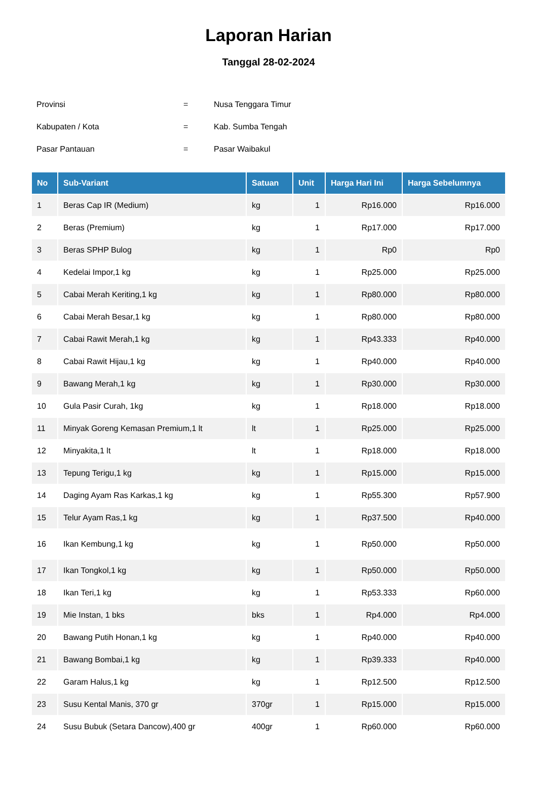Laporan Harian
Tanggal 28-02-2024
| Provinsi | = | Nusa Tenggara Timur |
| Kabupaten / Kota | = | Kab. Sumba Tengah |
| Pasar Pantauan | = | Pasar Waibakul |
| No | Sub-Variant | Satuan | Unit | Harga Hari Ini | Harga Sebelumnya |
| --- | --- | --- | --- | --- | --- |
| 1 | Beras Cap IR (Medium) | kg | 1 | Rp16.000 | Rp16.000 |
| 2 | Beras (Premium) | kg | 1 | Rp17.000 | Rp17.000 |
| 3 | Beras SPHP Bulog | kg | 1 | Rp0 | Rp0 |
| 4 | Kedelai Impor,1 kg | kg | 1 | Rp25.000 | Rp25.000 |
| 5 | Cabai Merah Keriting,1 kg | kg | 1 | Rp80.000 | Rp80.000 |
| 6 | Cabai Merah Besar,1 kg | kg | 1 | Rp80.000 | Rp80.000 |
| 7 | Cabai Rawit Merah,1 kg | kg | 1 | Rp43.333 | Rp40.000 |
| 8 | Cabai Rawit Hijau,1 kg | kg | 1 | Rp40.000 | Rp40.000 |
| 9 | Bawang Merah,1 kg | kg | 1 | Rp30.000 | Rp30.000 |
| 10 | Gula Pasir Curah, 1kg | kg | 1 | Rp18.000 | Rp18.000 |
| 11 | Minyak Goreng Kemasan Premium,1 lt | lt | 1 | Rp25.000 | Rp25.000 |
| 12 | Minyakita,1 lt | lt | 1 | Rp18.000 | Rp18.000 |
| 13 | Tepung Terigu,1 kg | kg | 1 | Rp15.000 | Rp15.000 |
| 14 | Daging Ayam Ras Karkas,1 kg | kg | 1 | Rp55.300 | Rp57.900 |
| 15 | Telur Ayam Ras,1 kg | kg | 1 | Rp37.500 | Rp40.000 |
| 16 | Ikan Kembung,1 kg | kg | 1 | Rp50.000 | Rp50.000 |
| 17 | Ikan Tongkol,1 kg | kg | 1 | Rp50.000 | Rp50.000 |
| 18 | Ikan Teri,1 kg | kg | 1 | Rp53.333 | Rp60.000 |
| 19 | Mie Instan, 1 bks | bks | 1 | Rp4.000 | Rp4.000 |
| 20 | Bawang Putih Honan,1 kg | kg | 1 | Rp40.000 | Rp40.000 |
| 21 | Bawang Bombai,1 kg | kg | 1 | Rp39.333 | Rp40.000 |
| 22 | Garam Halus,1 kg | kg | 1 | Rp12.500 | Rp12.500 |
| 23 | Susu Kental Manis, 370 gr | 370gr | 1 | Rp15.000 | Rp15.000 |
| 24 | Susu Bubuk (Setara Dancow),400 gr | 400gr | 1 | Rp60.000 | Rp60.000 |